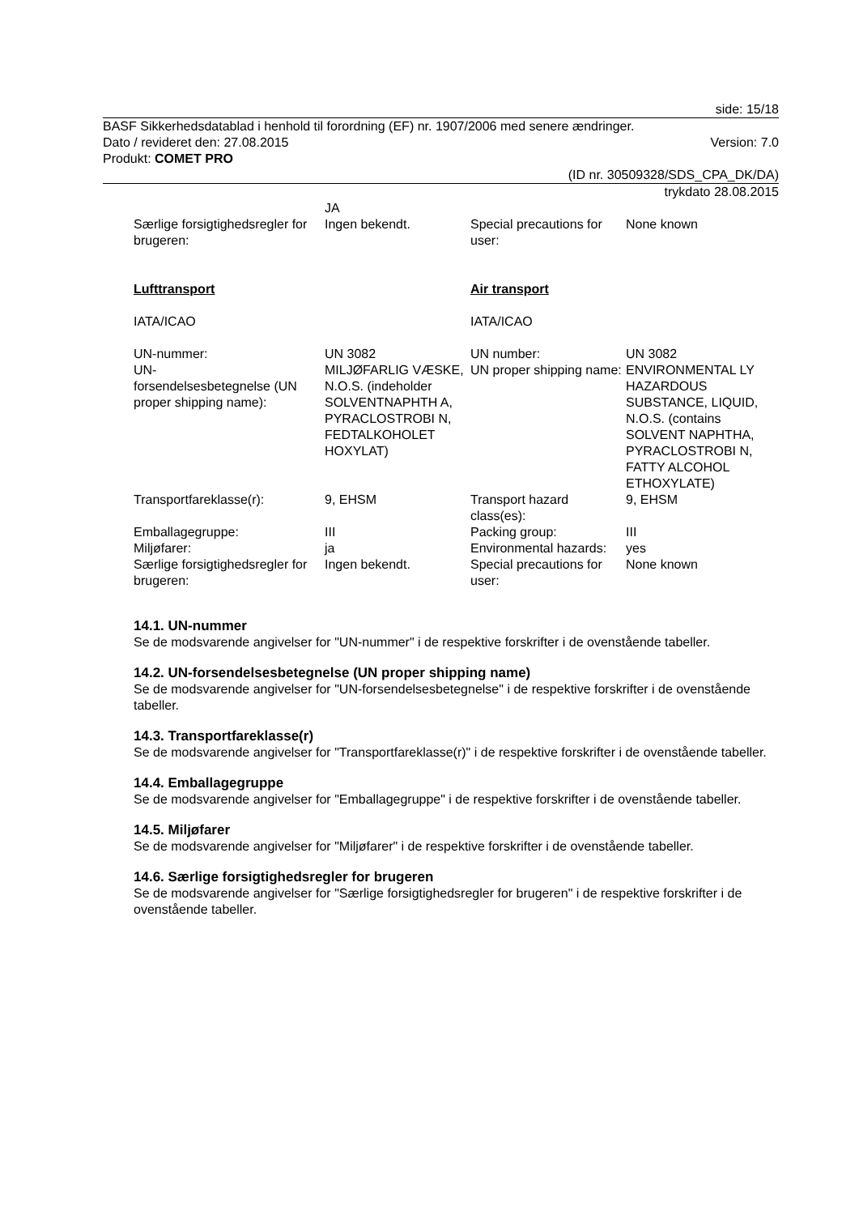side: 15/18
BASF Sikkerhedsdatablad i henhold til forordning (EF) nr. 1907/2006 med senere ændringer.
Dato / revideret den: 27.08.2015 Version: 7.0
Produkt: COMET PRO
(ID nr. 30509328/SDS_CPA_DK/DA)
trykdato 28.08.2015
| | JA | | |
| Særlige forsigtighedsregler for brugeren: | Ingen bekendt. | Special precautions for user: | None known |
| Lufttransport | | Air transport | |
| IATA/ICAO | | IATA/ICAO | |
| UN-nummer: | UN 3082 | UN number: | UN 3082 |
| UN- forsendelsesbetegnelse (UN proper shipping name): | MILJØFARLIG VÆSKE, N.O.S. (indeholder SOLVENTNAPHTH A, PYRACLOSTROBI N, FEDTALKOHOLET HOXYLAT) | UN proper shipping name: | ENVIRONMENTAL LY HAZARDOUS SUBSTANCE, LIQUID, N.O.S. (contains SOLVENT NAPHTHA, PYRACLOSTROBI N, FATTY ALCOHOL ETHOXYLATE) |
| Transportfareklasse(r): | 9, EHSM | Transport hazard class(es): | 9, EHSM |
| Emballagegruppe: | III | Packing group: | III |
| Miljøfarer: | ja | Environmental hazards: | yes |
| Særlige forsigtighedsregler for brugeren: | Ingen bekendt. | Special precautions for user: | None known |
14.1. UN-nummer
Se de modsvarende angivelser for "UN-nummer" i de respektive forskrifter i de ovenstående tabeller.
14.2. UN-forsendelsesbetegnelse (UN proper shipping name)
Se de modsvarende angivelser for "UN-forsendelsesbetegnelse" i de respektive forskrifter i de ovenstående tabeller.
14.3. Transportfareklasse(r)
Se de modsvarende angivelser for "Transportfareklasse(r)" i de respektive forskrifter i de ovenstående tabeller.
14.4. Emballagegruppe
Se de modsvarende angivelser for "Emballagegruppe" i de respektive forskrifter i de ovenstående tabeller.
14.5. Miljøfarer
Se de modsvarende angivelser for "Miljøfarer" i de respektive forskrifter i de ovenstående tabeller.
14.6. Særlige forsigtighedsregler for brugeren
Se de modsvarende angivelser for "Særlige forsigtighedsregler for brugeren" i de respektive forskrifter i de ovenstående tabeller.